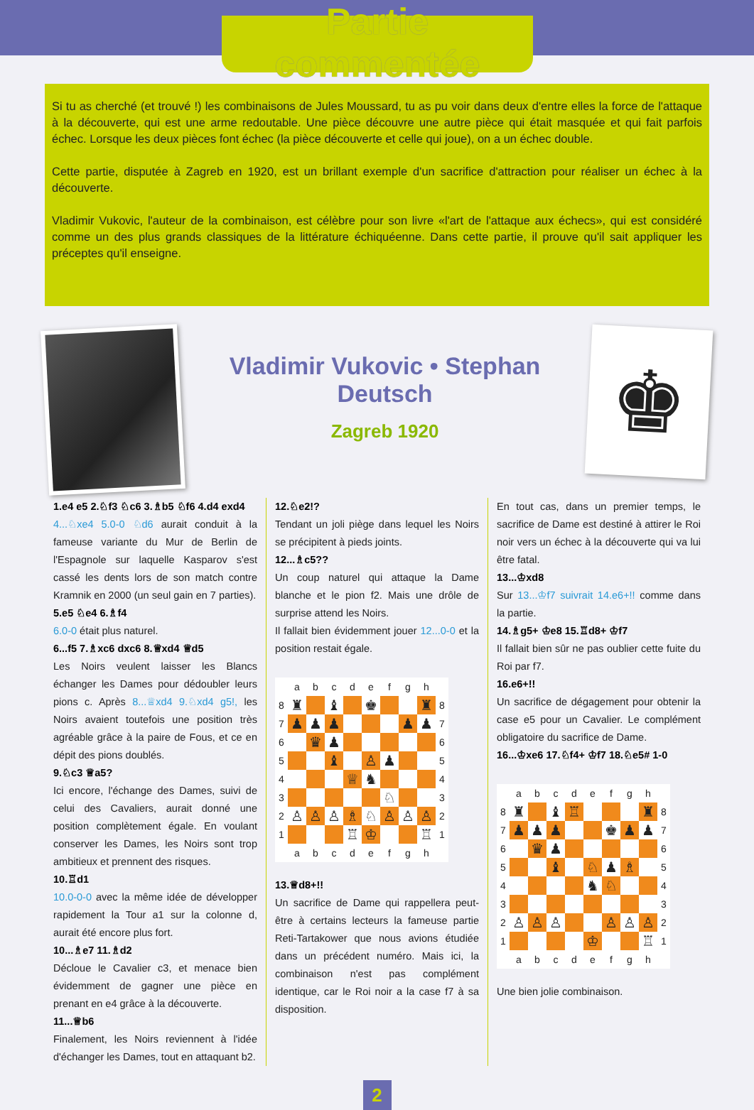Partie commentée
Si tu as cherché (et trouvé !) les combinaisons de Jules Moussard, tu as pu voir dans deux d'entre elles la force de l'attaque à la découverte, qui est une arme redoutable. Une pièce découvre une autre pièce qui était masquée et qui fait parfois échec. Lorsque les deux pièces font échec (la pièce découverte et celle qui joue), on a un échec double.
Cette partie, disputée à Zagreb en 1920, est un brillant exemple d'un sacrifice d'attraction pour réaliser un échec à la découverte.
Vladimir Vukovic, l'auteur de la combinaison, est célèbre pour son livre «l'art de l'attaque aux échecs», qui est considéré comme un des plus grands classiques de la littérature échiquéenne. Dans cette partie, il prouve qu'il sait appliquer les préceptes qu'il enseigne.
Vladimir Vukovic • Stephan Deutsch
Zagreb 1920
♚
1.e4 e5 2.♘f3 ♘c6 3.♗b5 ♘f6 4.d4 exd4
4...♘xe4 5.0-0 ♘d6 aurait conduit à la fameuse variante du Mur de Berlin de l'Espagnole sur laquelle Kasparov s'est cassé les dents lors de son match contre Kramnik en 2000 (un seul gain en 7 parties).
5.e5 ♘e4 6.♗f4
6.0-0 était plus naturel.
6...f5 7.♗xc6 dxc6 8.♕xd4 ♕d5
Les Noirs veulent laisser les Blancs échanger les Dames pour dédoubler leurs pions c. Après 8...♕xd4 9.♘xd4 g5!, les Noirs avaient toutefois une position très agréable grâce à la paire de Fous, et ce en dépit des pions doublés.
9.♘c3 ♕a5?
Ici encore, l'échange des Dames, suivi de celui des Cavaliers, aurait donné une position complètement égale. En voulant conserver les Dames, les Noirs sont trop ambitieux et prennent des risques.
10.♖d1
10.0-0-0 avec la même idée de développer rapidement la Tour a1 sur la colonne d, aurait été encore plus fort.
10...♗e7 11.♗d2
Décloue le Cavalier c3, et menace bien évidemment de gagner une pièce en prenant en e4 grâce à la découverte.
11...♕b6
Finalement, les Noirs reviennent à l'idée d'échanger les Dames, tout en attaquant b2.
12.♘e2!?
Tendant un joli piège dans lequel les Noirs se précipitent à pieds joints.
12...♗c5??
Un coup naturel qui attaque la Dame blanche et le pion f2. Mais une drôle de surprise attend les Noirs.
Il fallait bien évidemment jouer 12...0-0 et la position restait égale.
| | a | b | c | d | e | f | g | h | |
| 8 | ♜ | | ♝ | | ♚ | | | ♜ | 8 |
| 7 | ♟ | ♟ | ♟ | | | | ♟ | ♟ | 7 |
| 6 | | ♛ | ♟ | | | | | | 6 |
| 5 | | | ♝ | | ♙ | ♟ | | | 5 |
| 4 | | | | ♕ | ♞ | | | | 4 |
| 3 | | | | | | ♘ | | | 3 |
| 2 | ♙ | ♙ | ♙ | ♗ | ♘ | ♙ | ♙ | ♙ | 2 |
| 1 | | | | ♖ | ♔ | | | ♖ | 1 |
| | a | b | c | d | e | f | g | h | |
13.♕d8+!!
Un sacrifice de Dame qui rappellera peut-être à certains lecteurs la fameuse partie Reti-Tartakower que nous avions étudiée dans un précédent numéro. Mais ici, la combinaison n'est pas complément identique, car le Roi noir a la case f7 à sa disposition.
En tout cas, dans un premier temps, le sacrifice de Dame est destiné à attirer le Roi noir vers un échec à la découverte qui va lui être fatal.
13...♔xd8
Sur 13...♔f7 suivrait 14.e6+!! comme dans la partie.
14.♗g5+ ♔e8 15.♖d8+ ♔f7
Il fallait bien sûr ne pas oublier cette fuite du Roi par f7.
16.e6+!!
Un sacrifice de dégagement pour obtenir la case e5 pour un Cavalier. Le complément obligatoire du sacrifice de Dame.
16...♔xe6 17.♘f4+ ♔f7 18.♘e5# 1-0
| | a | b | c | d | e | f | g | h | |
| 8 | ♜ | | ♝ | ♖ | | | | ♜ | 8 |
| 7 | ♟ | ♟ | ♟ | | | ♚ | ♟ | ♟ | 7 |
| 6 | | ♛ | ♟ | | | | | | 6 |
| 5 | | | ♝ | | ♘ | ♟ | ♗ | | 5 |
| 4 | | | | | ♞ | ♘ | | | 4 |
| 3 | | | | | | | | | 3 |
| 2 | ♙ | ♙ | ♙ | | | ♙ | ♙ | ♙ | 2 |
| 1 | | | | | ♔ | | | ♖ | 1 |
| | a | b | c | d | e | f | g | h | |
Une bien jolie combinaison.
2